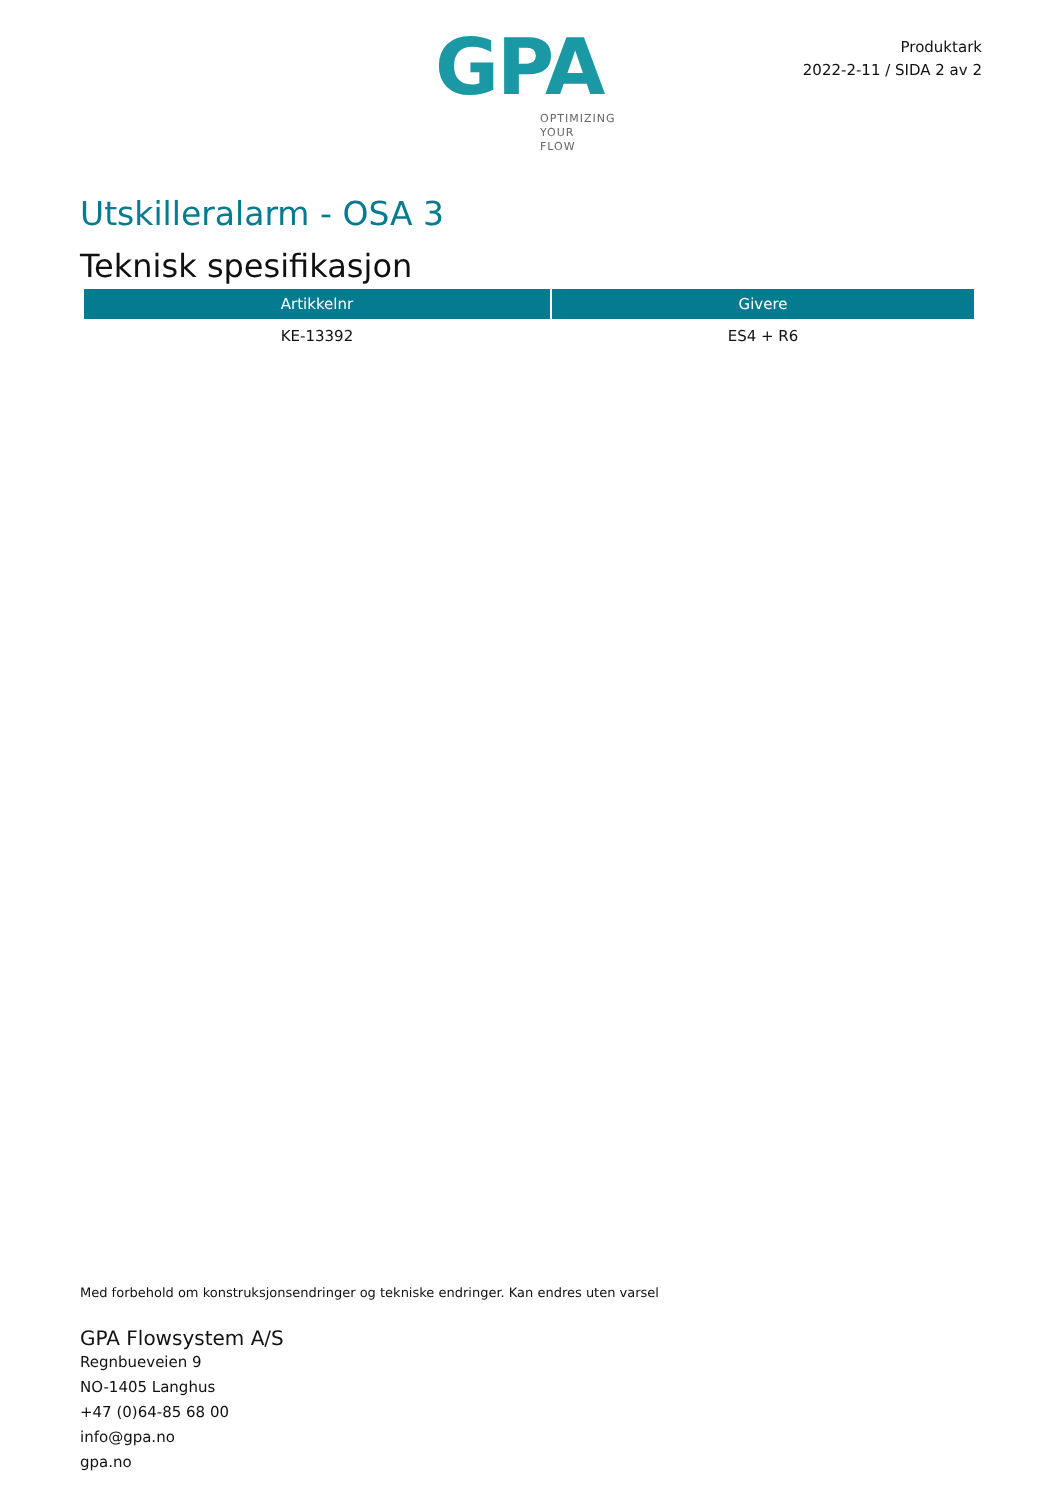GPA
OPTIMIZING
YOUR
FLOW
Produktark
2022-2-11 / SIDA 2 av 2
Utskilleralarm - OSA 3
Teknisk spesifikasjon
| Artikkelnr | Givere |
| --- | --- |
| KE-13392 | ES4 + R6 |
Med forbehold om konstruksjonsendringer og tekniske endringer. Kan endres uten varsel
GPA Flowsystem A/S
Regnbueveien 9
NO-1405 Langhus
+47 (0)64-85 68 00
info@gpa.no
gpa.no